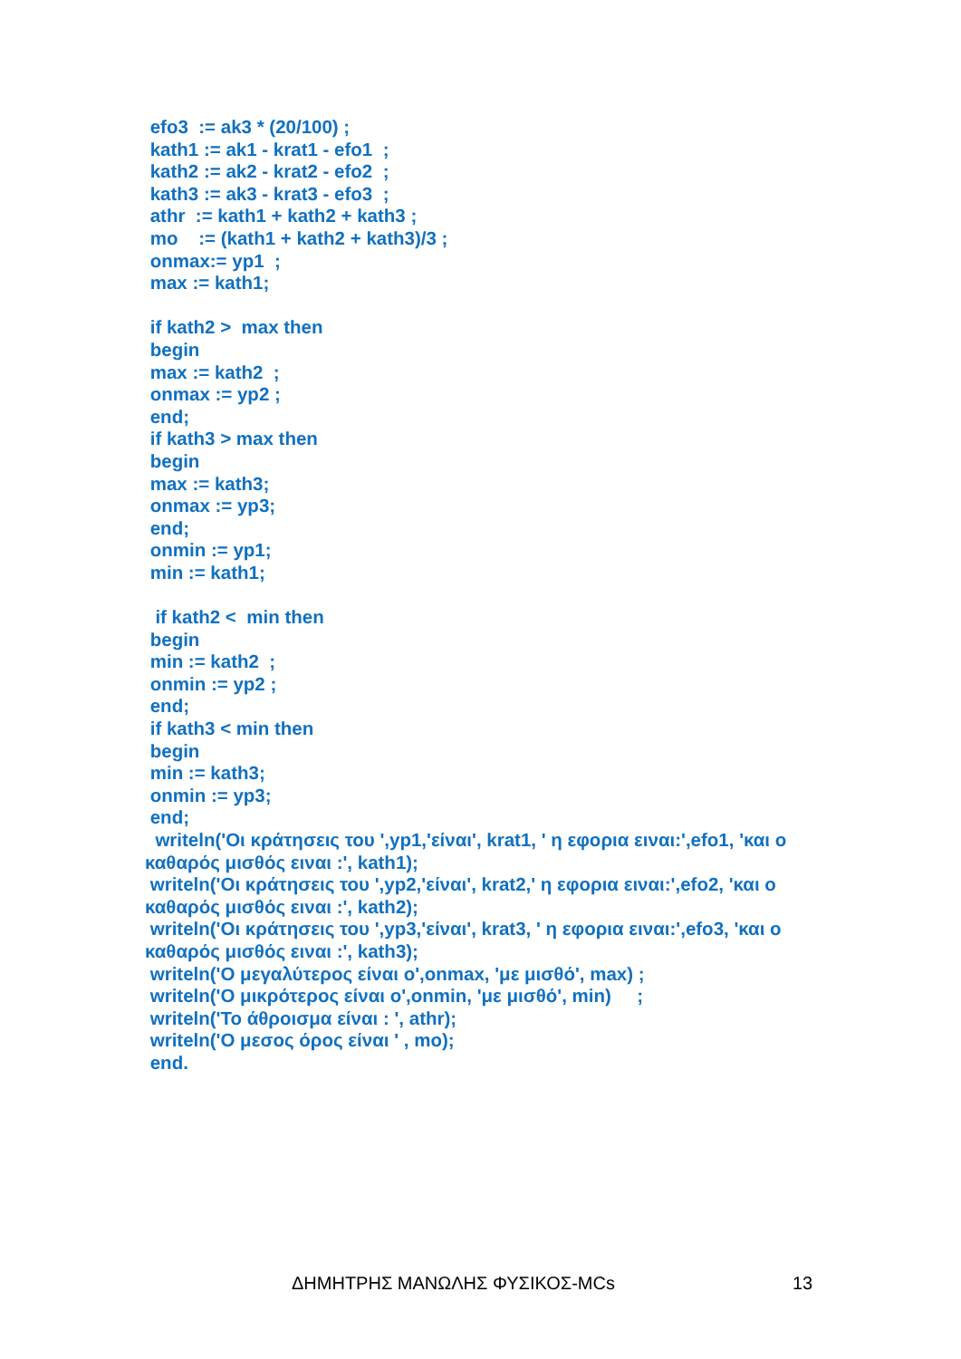efo3 := ak3 * (20/100) ; kath1 := ak1 - krat1 - efo1 ; kath2 := ak2 - krat2 - efo2 ; kath3 := ak3 - krat3 - efo3 ; athr := kath1 + kath2 + kath3 ; mo := (kath1 + kath2 + kath3)/3 ; onmax:= yp1 ; max := kath1; if kath2 > max then begin max := kath2 ; onmax := yp2 ; end; if kath3 > max then begin max := kath3; onmax := yp3; end; onmin := yp1; min := kath1; if kath2 < min then begin min := kath2 ; onmin := yp2 ; end; if kath3 < min then begin min := kath3; onmin := yp3; end; writeln('Οι κράτησεις του ',yp1,'είναι', krat1, ' η εφορια ειναι:',efo1, 'και ο καθαρός μισθός ειναι :', kath1); writeln('Οι κράτησεις του ',yp2,'είναι', krat2,' η εφορια ειναι:',efo2, 'και ο καθαρός μισθός ειναι :', kath2); writeln('Οι κράτησεις του ',yp3,'είναι', krat3, ' η εφορια ειναι:',efo3, 'και ο καθαρός μισθός ειναι :', kath3); writeln('Ο μεγαλύτερος είναι ο',onmax, 'με μισθό', max) ; writeln('Ο μικρότερος είναι ο',onmin, 'με μισθό', min) ; writeln('Το άθροισμα είναι : ', athr); writeln('Ο μεσος όρος είναι ' , mo); end.
ΔΗΜΗΤΡΗΣ ΜΑΝΩΛΗΣ ΦΥΣΙΚΟΣ-MCs 13